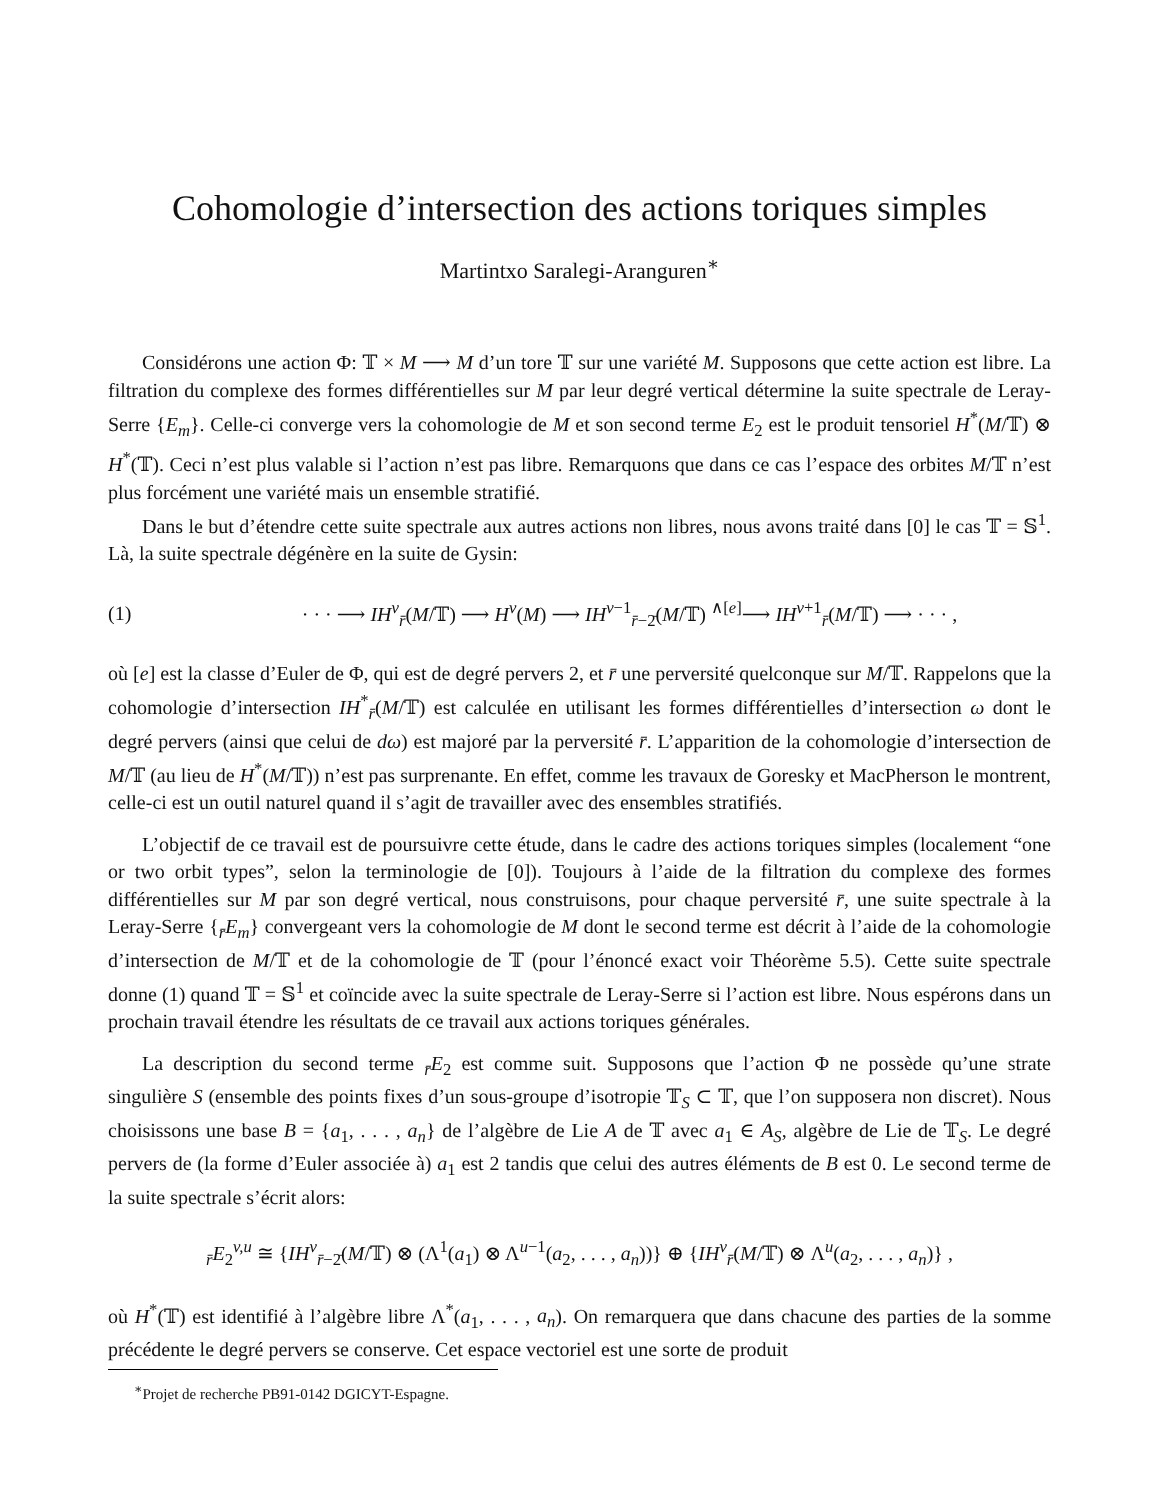Cohomologie d’intersection des actions toriques simples
Martintxo Saralegi-Aranguren<sup>∗</sup>
Considérons une action Φ: 𝕋 × M ⟶ M d’un tore 𝕋 sur une variété M. Supposons que cette action est libre. La filtration du complexe des formes différentielles sur M par leur degré vertical détermine la suite spectrale de Leray-Serre {E<sub>m</sub>}. Celle-ci converge vers la cohomologie de M et son second terme E<sub>2</sub> est le produit tensoriel H<sup>*</sup>(M/𝕋) ⊗ H<sup>*</sup>(𝕋). Ceci n’est plus valable si l’action n’est pas libre. Remarquons que dans ce cas l’espace des orbites M/𝕋 n’est plus forcément une variété mais un ensemble stratifié.
Dans le but d’étendre cette suite spectrale aux autres actions non libres, nous avons traité dans [0] le cas 𝕋 = 𝕊<sup>1</sup>. Là, la suite spectrale dégénère en la suite de Gysin:
(1) · · · ⟶ IH<sup>v</sup><sub>r̄</sub>(M/𝕋) ⟶ H<sup>v</sup>(M) ⟶ IH<sup>v−1</sup><sub>r̄−2̄</sub>(M/𝕋) <sup>∧[e]</sup>⟶ IH<sup>v+1</sup><sub>r̄</sub>(M/𝕋) ⟶ · · · ,
où [e] est la classe d’Euler de Φ, qui est de degré pervers 2, et r̄ une perversité quelconque sur M/𝕋. Rappelons que la cohomologie d’intersection IH<sup>*</sup><sub>r̄</sub>(M/𝕋) est calculée en utilisant les formes différentielles d’intersection ω dont le degré pervers (ainsi que celui de dω) est majoré par la perversité r̄. L’apparition de la cohomologie d’intersection de M/𝕋 (au lieu de H<sup>*</sup>(M/𝕋)) n’est pas surprenante. En effet, comme les travaux de Goresky et MacPherson le montrent, celle-ci est un outil naturel quand il s’agit de travailler avec des ensembles stratifiés.
L’objectif de ce travail est de poursuivre cette étude, dans le cadre des actions toriques simples (localement “one or two orbit types”, selon la terminologie de [0]). Toujours à l’aide de la filtration du complexe des formes différentielles sur M par son degré vertical, nous construisons, pour chaque perversité r̄, une suite spectrale à la Leray-Serre {<sub>r̄</sub>E<sub>m</sub>} convergeant vers la cohomologie de M dont le second terme est décrit à l’aide de la cohomologie d’intersection de M/𝕋 et de la cohomologie de 𝕋 (pour l’énoncé exact voir Théorème 5.5). Cette suite spectrale donne (1) quand 𝕋 = 𝕊<sup>1</sup> et coïncide avec la suite spectrale de Leray-Serre si l’action est libre. Nous espérons dans un prochain travail étendre les résultats de ce travail aux actions toriques générales.
La description du second terme <sub>r̄</sub>E<sub>2</sub> est comme suit. Supposons que l’action Φ ne possède qu’une strate singulière S (ensemble des points fixes d’un sous-groupe d’isotropie 𝕋<sub>S</sub> ⊂ 𝕋, que l’on supposera non discret). Nous choisissons une base B = {a<sub>1</sub>, . . . , a<sub>n</sub>} de l’algèbre de Lie A de 𝕋 avec a<sub>1</sub> ∈ A<sub>S</sub>, algèbre de Lie de 𝕋<sub>S</sub>. Le degré pervers de (la forme d’Euler associée à) a<sub>1</sub> est 2 tandis que celui des autres éléments de B est 0. Le second terme de la suite spectrale s’écrit alors:
<sub>r̄</sub>E<sub>2</sub><sup>v,u</sup> ≅ {IH<sup>v</sup><sub>r̄−2̄</sub>(M/𝕋) ⊗ (Λ<sup>1</sup>(a<sub>1</sub>) ⊗ Λ<sup>u−1</sup>(a<sub>2</sub>, . . . , a<sub>n</sub>))} ⊕ {IH<sup>v</sup><sub>r̄</sub>(M/𝕋) ⊗ Λ<sup>u</sup>(a<sub>2</sub>, . . . , a<sub>n</sub>)} ,
où H<sup>*</sup>(𝕋) est identifié à l’algèbre libre Λ<sup>*</sup>(a<sub>1</sub>, . . . , a<sub>n</sub>). On remarquera que dans chacune des parties de la somme précédente le degré pervers se conserve. Cet espace vectoriel est une sorte de produit
<sup>∗</sup>Projet de recherche PB91-0142 DGICYT-Espagne.